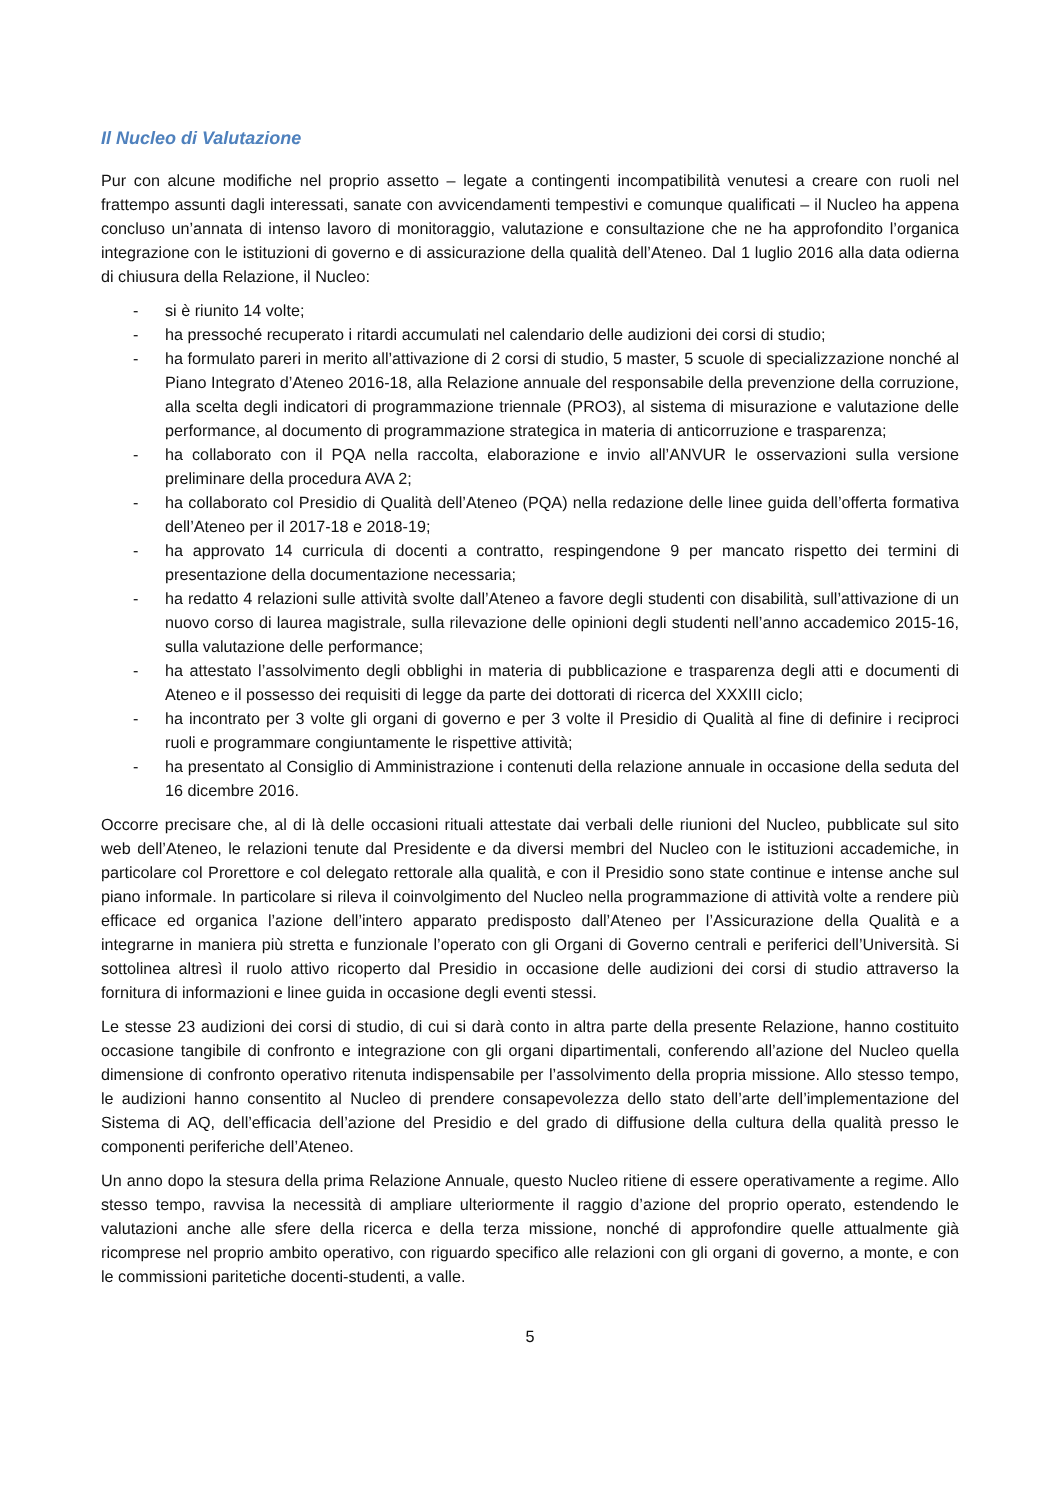Il Nucleo di Valutazione
Pur con alcune modifiche nel proprio assetto – legate a contingenti incompatibilità venutesi a creare con ruoli nel frattempo assunti dagli interessati, sanate con avvicendamenti tempestivi e comunque qualificati – il Nucleo ha appena concluso un’annata di intenso lavoro di monitoraggio, valutazione e consultazione che ne ha approfondito l’organica integrazione con le istituzioni di governo e di assicurazione della qualità dell’Ateneo. Dal 1 luglio 2016 alla data odierna di chiusura della Relazione, il Nucleo:
- si è riunito 14 volte;
- ha pressoché recuperato i ritardi accumulati nel calendario delle audizioni dei corsi di studio;
- ha formulato pareri in merito all’attivazione di 2 corsi di studio, 5 master, 5 scuole di specializzazione nonché al Piano Integrato d’Ateneo 2016-18, alla Relazione annuale del responsabile della prevenzione della corruzione, alla scelta degli indicatori di programmazione triennale (PRO3), al sistema di misurazione e valutazione delle performance, al documento di programmazione strategica in materia di anticorruzione e trasparenza;
- ha collaborato con il PQA nella raccolta, elaborazione e invio all’ANVUR le osservazioni sulla versione preliminare della procedura AVA 2;
- ha collaborato col Presidio di Qualità dell’Ateneo (PQA) nella redazione delle linee guida dell’offerta formativa dell’Ateneo per il 2017-18 e 2018-19;
- ha approvato 14 curricula di docenti a contratto, respingendone 9 per mancato rispetto dei termini di presentazione della documentazione necessaria;
- ha redatto 4 relazioni sulle attività svolte dall’Ateneo a favore degli studenti con disabilità, sull’attivazione di un nuovo corso di laurea magistrale, sulla rilevazione delle opinioni degli studenti nell’anno accademico 2015-16, sulla valutazione delle performance;
- ha attestato l’assolvimento degli obblighi in materia di pubblicazione e trasparenza degli atti e documenti di Ateneo e il possesso dei requisiti di legge da parte dei dottorati di ricerca del XXXIII ciclo;
- ha incontrato per 3 volte gli organi di governo e per 3 volte il Presidio di Qualità al fine di definire i reciproci ruoli e programmare congiuntamente le rispettive attività;
- ha presentato al Consiglio di Amministrazione i contenuti della relazione annuale in occasione della seduta del 16 dicembre 2016.
Occorre precisare che, al di là delle occasioni rituali attestate dai verbali delle riunioni del Nucleo, pubblicate sul sito web dell’Ateneo, le relazioni tenute dal Presidente e da diversi membri del Nucleo con le istituzioni accademiche, in particolare col Prorettore e col delegato rettorale alla qualità, e con il Presidio sono state continue e intense anche sul piano informale. In particolare si rileva il coinvolgimento del Nucleo nella programmazione di attività volte a rendere più efficace ed organica l’azione dell’intero apparato predisposto dall’Ateneo per l’Assicurazione della Qualità e a integrarne in maniera più stretta e funzionale l’operato con gli Organi di Governo centrali e periferici dell’Università. Si sottolinea altresì il ruolo attivo ricoperto dal Presidio in occasione delle audizioni dei corsi di studio attraverso la fornitura di informazioni e linee guida in occasione degli eventi stessi.
Le stesse 23 audizioni dei corsi di studio, di cui si darà conto in altra parte della presente Relazione, hanno costituito occasione tangibile di confronto e integrazione con gli organi dipartimentali, conferendo all’azione del Nucleo quella dimensione di confronto operativo ritenuta indispensabile per l’assolvimento della propria missione. Allo stesso tempo, le audizioni hanno consentito al Nucleo di prendere consapevolezza dello stato dell’arte dell’implementazione del Sistema di AQ, dell’efficacia dell’azione del Presidio e del grado di diffusione della cultura della qualità presso le componenti periferiche dell’Ateneo.
Un anno dopo la stesura della prima Relazione Annuale, questo Nucleo ritiene di essere operativamente a regime. Allo stesso tempo, ravvisa la necessità di ampliare ulteriormente il raggio d’azione del proprio operato, estendendo le valutazioni anche alle sfere della ricerca e della terza missione, nonché di approfondire quelle attualmente già ricomprese nel proprio ambito operativo, con riguardo specifico alle relazioni con gli organi di governo, a monte, e con le commissioni paritetiche docenti-studenti, a valle.
5